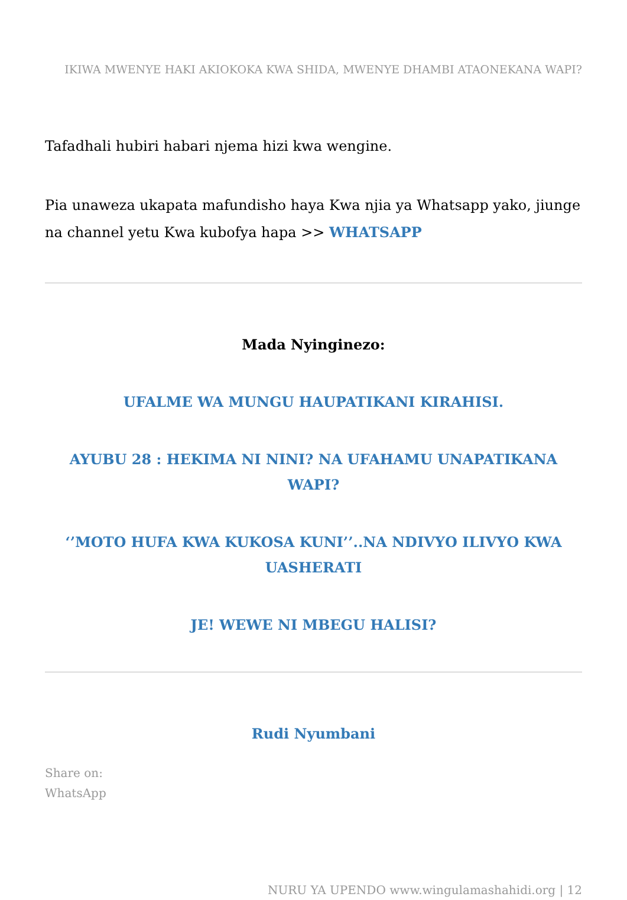IKIWA MWENYE HAKI AKIOKOKA KWA SHIDA, MWENYE DHAMBI ATAONEKANA WAPI?
Tafadhali hubiri habari njema hizi kwa wengine.
Pia unaweza ukapata mafundisho haya Kwa njia ya Whatsapp yako, jiunge na channel yetu Kwa kubofya hapa >> WHATSAPP
Mada Nyinginezo:
UFALME WA MUNGU HAUPATIKANI KIRAHISI.
AYUBU 28 : HEKIMA NI NINI? NA UFAHAMU UNAPATIKANA WAPI?
‘’MOTO HUFA KWA KUKOSA KUNI’’..NA NDIVYO ILIVYO KWA UASHERATI
JE! WEWE NI MBEGU HALISI?
Rudi Nyumbani
Share on:
WhatsApp
NURU YA UPENDO www.wingulamashahidi.org | 12